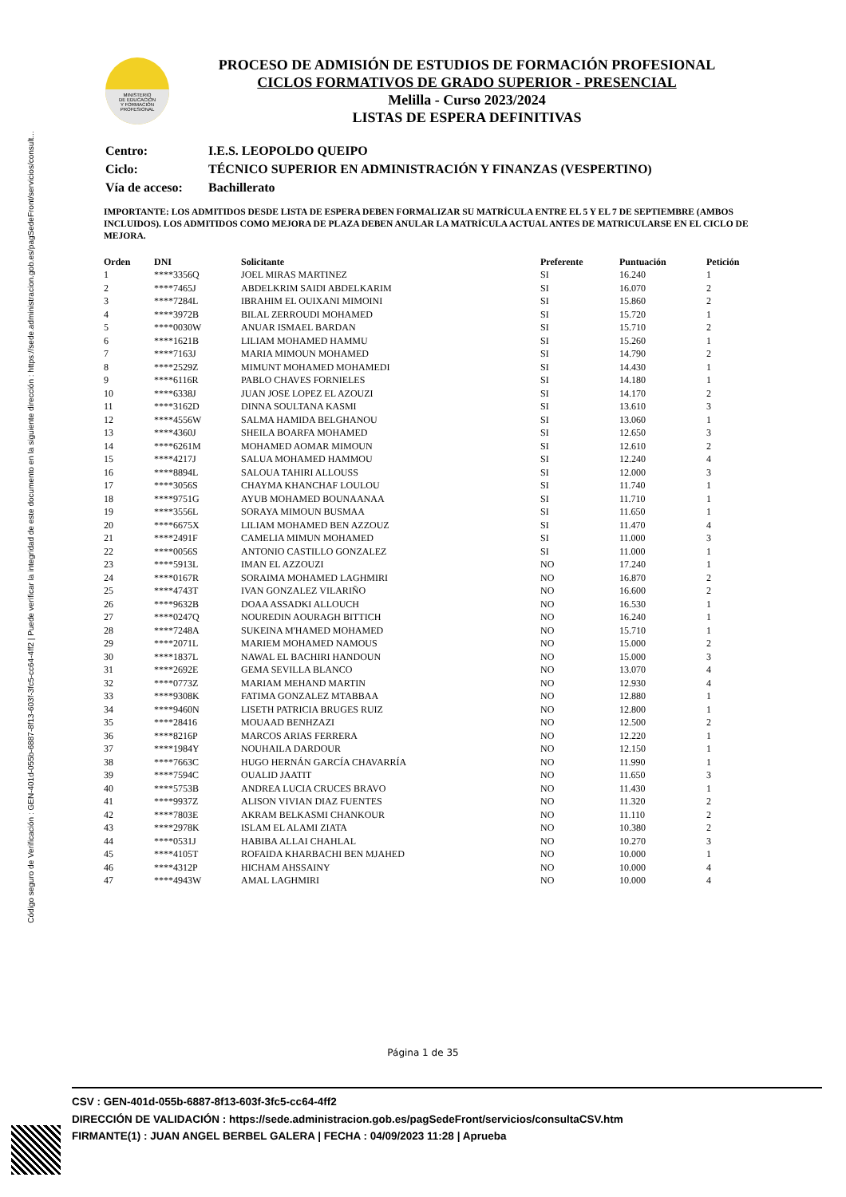Código seguro de Verificación : GEN-401d-055b-6887-8f13-603f-3fc5-cc64-4ff2 | Puede verificar la integridad de este documento en la siguiente dirección : https://sede.administracion.gob.es/pagSedeFront/servicios/consult...
MINISTERIO
DE EDUCACIÓN
Y FORMACIÓN
PROFESIONAL
PROCESO DE ADMISIÓN DE ESTUDIOS DE FORMACIÓN PROFESIONAL
CICLOS FORMATIVOS DE GRADO SUPERIOR - PRESENCIAL
Melilla - Curso 2023/2024
LISTAS DE ESPERA DEFINITIVAS
| Centro: | I.E.S. LEOPOLDO QUEIPO |
| Ciclo: | TÉCNICO SUPERIOR EN ADMINISTRACIÓN Y FINANZAS (VESPERTINO) |
| Vía de acceso: | Bachillerato |
IMPORTANTE: LOS ADMITIDOS DESDE LISTA DE ESPERA DEBEN FORMALIZAR SU MATRÍCULA ENTRE EL 5 Y EL 7 DE SEPTIEMBRE (AMBOS INCLUIDOS). LOS ADMITIDOS COMO MEJORA DE PLAZA DEBEN ANULAR LA MATRÍCULA ACTUAL ANTES DE MATRICULARSE EN EL CICLO DE MEJORA.
| Orden | DNI | Solicitante | Preferente | Puntuación | Petición |
| --- | --- | --- | --- | --- | --- |
| 1 | ****3356Q | JOEL MIRAS MARTINEZ | SI | 16.240 | 1 |
| 2 | ****7465J | ABDELKRIM SAIDI ABDELKARIM | SI | 16.070 | 2 |
| 3 | ****7284L | IBRAHIM EL OUIXANI MIMOINI | SI | 15.860 | 2 |
| 4 | ****3972B | BILAL ZERROUDI MOHAMED | SI | 15.720 | 1 |
| 5 | ****0030W | ANUAR ISMAEL BARDAN | SI | 15.710 | 2 |
| 6 | ****1621B | LILIAM MOHAMED HAMMU | SI | 15.260 | 1 |
| 7 | ****7163J | MARIA MIMOUN MOHAMED | SI | 14.790 | 2 |
| 8 | ****2529Z | MIMUNT MOHAMED MOHAMEDI | SI | 14.430 | 1 |
| 9 | ****6116R | PABLO CHAVES FORNIELES | SI | 14.180 | 1 |
| 10 | ****6338J | JUAN JOSE LOPEZ EL AZOUZI | SI | 14.170 | 2 |
| 11 | ****3162D | DINNA SOULTANA KASMI | SI | 13.610 | 3 |
| 12 | ****4556W | SALMA HAMIDA BELGHANOU | SI | 13.060 | 1 |
| 13 | ****4360J | SHEILA BOARFA MOHAMED | SI | 12.650 | 3 |
| 14 | ****6261M | MOHAMED AOMAR MIMOUN | SI | 12.610 | 2 |
| 15 | ****4217J | SALUA MOHAMED HAMMOU | SI | 12.240 | 4 |
| 16 | ****8894L | SALOUA TAHIRI ALLOUSS | SI | 12.000 | 3 |
| 17 | ****3056S | CHAYMA KHANCHAF LOULOU | SI | 11.740 | 1 |
| 18 | ****9751G | AYUB MOHAMED BOUNAANAA | SI | 11.710 | 1 |
| 19 | ****3556L | SORAYA MIMOUN BUSMAA | SI | 11.650 | 1 |
| 20 | ****6675X | LILIAM MOHAMED BEN AZZOUZ | SI | 11.470 | 4 |
| 21 | ****2491F | CAMELIA MIMUN MOHAMED | SI | 11.000 | 3 |
| 22 | ****0056S | ANTONIO CASTILLO GONZALEZ | SI | 11.000 | 1 |
| 23 | ****5913L | IMAN EL AZZOUZI | NO | 17.240 | 1 |
| 24 | ****0167R | SORAIMA MOHAMED LAGHMIRI | NO | 16.870 | 2 |
| 25 | ****4743T | IVAN GONZALEZ VILARIÑO | NO | 16.600 | 2 |
| 26 | ****9632B | DOAA ASSADKI ALLOUCH | NO | 16.530 | 1 |
| 27 | ****0247Q | NOUREDIN AOURAGH BITTICH | NO | 16.240 | 1 |
| 28 | ****7248A | SUKEINA M'HAMED MOHAMED | NO | 15.710 | 1 |
| 29 | ****2071L | MARIEM MOHAMED NAMOUS | NO | 15.000 | 2 |
| 30 | ****1837L | NAWAL EL BACHIRI HANDOUN | NO | 15.000 | 3 |
| 31 | ****2692E | GEMA SEVILLA BLANCO | NO | 13.070 | 4 |
| 32 | ****0773Z | MARIAM MEHAND MARTIN | NO | 12.930 | 4 |
| 33 | ****9308K | FATIMA GONZALEZ MTABBAA | NO | 12.880 | 1 |
| 34 | ****9460N | LISETH PATRICIA BRUGES RUIZ | NO | 12.800 | 1 |
| 35 | ****28416 | MOUAAD BENHZAZI | NO | 12.500 | 2 |
| 36 | ****8216P | MARCOS ARIAS FERRERA | NO | 12.220 | 1 |
| 37 | ****1984Y | NOUHAILA DARDOUR | NO | 12.150 | 1 |
| 38 | ****7663C | HUGO HERNÁN GARCÍA CHAVARRÍA | NO | 11.990 | 1 |
| 39 | ****7594C | OUALID JAATIT | NO | 11.650 | 3 |
| 40 | ****5753B | ANDREA LUCIA CRUCES BRAVO | NO | 11.430 | 1 |
| 41 | ****9937Z | ALISON VIVIAN DIAZ FUENTES | NO | 11.320 | 2 |
| 42 | ****7803E | AKRAM BELKASMI CHANKOUR | NO | 11.110 | 2 |
| 43 | ****2978K | ISLAM EL ALAMI ZIATA | NO | 10.380 | 2 |
| 44 | ****0531J | HABIBA ALLAI CHAHLAL | NO | 10.270 | 3 |
| 45 | ****4105T | ROFAIDA KHARBACHI BEN MJAHED | NO | 10.000 | 1 |
| 46 | ****4312P | HICHAM AHSSAINY | NO | 10.000 | 4 |
| 47 | ****4943W | AMAL LAGHMIRI | NO | 10.000 | 4 |
Página 1 de 35
CSV : GEN-401d-055b-6887-8f13-603f-3fc5-cc64-4ff2
DIRECCIÓN DE VALIDACIÓN : https://sede.administracion.gob.es/pagSedeFront/servicios/consultaCSV.htm
FIRMANTE(1) : JUAN ANGEL BERBEL GALERA | FECHA : 04/09/2023 11:28 | Aprueba